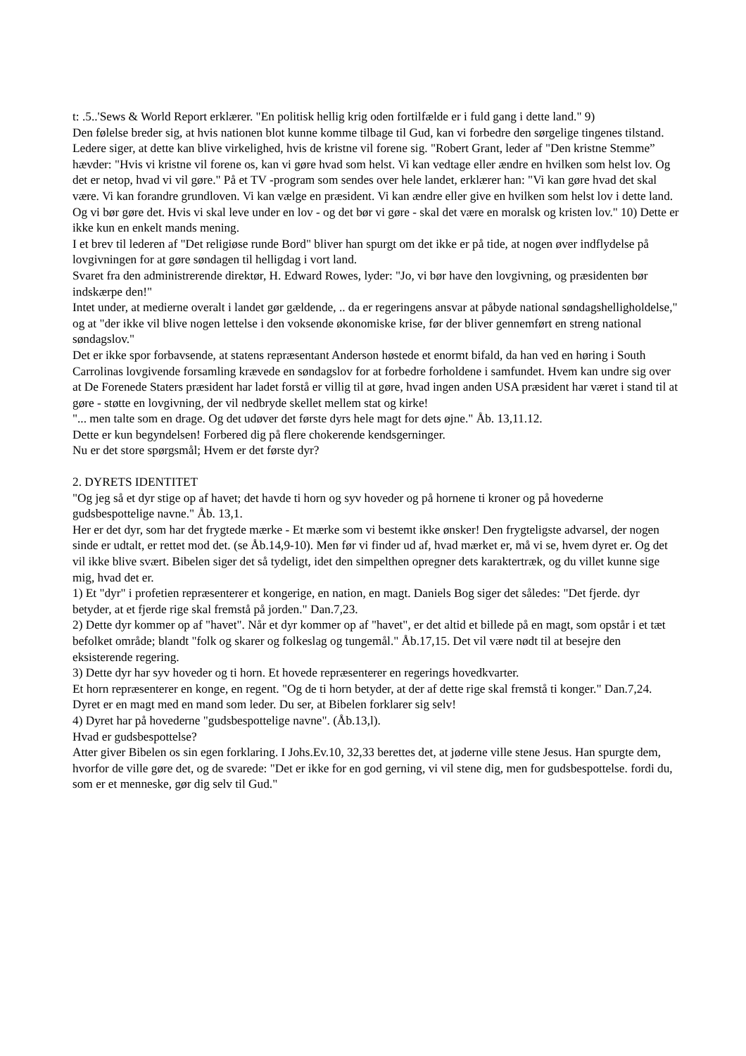t: .5..'Sews & World Report erklærer. "En politisk hellig krig oden fortilfælde er i fuld gang i dette land." 9)
Den følelse breder sig, at hvis nationen blot kunne komme tilbage til Gud, kan vi forbedre den sørgelige tingenes tilstand.
Ledere siger, at dette kan blive virkelighed, hvis de kristne vil forene sig. "Robert Grant, leder af "Den kristne Stemme” hævder: "Hvis vi kristne vil forene os, kan vi gøre hvad som helst. Vi kan vedtage eller ændre en hvilken som helst lov. Og det er netop, hvad vi vil gøre." På et TV -program som sendes over hele landet, erklærer han: "Vi kan gøre hvad det skal være. Vi kan forandre grundloven. Vi kan vælge en præsident. Vi kan ændre eller give en hvilken som helst lov i dette land. Og vi bør gøre det. Hvis vi skal leve under en lov - og det bør vi gøre - skal det være en moralsk og kristen lov." 10) Dette er ikke kun en enkelt mands mening.
I et brev til lederen af "Det religiøse runde Bord" bliver han spurgt om det ikke er på tide, at nogen øver indflydelse på lovgivningen for at gøre søndagen til helligdag i vort land.
Svaret fra den administrerende direktør, H. Edward Rowes, lyder: "Jo, vi bør have den lovgivning, og præsidenten bør indskærpe den!"
Intet under, at medierne overalt i landet gør gældende, .. da er regeringens ansvar at påbyde national søndagshelligholdelse," og at "der ikke vil blive nogen lettelse i den voksende økonomiske krise, før der bliver gennemført en streng national søndagslov."
Det er ikke spor forbavsende, at statens repræsentant Anderson høstede et enormt bifald, da han ved en høring i South Carrolinas lovgivende forsamling krævede en søndagslov for at forbedre forholdene i samfundet. Hvem kan undre sig over at De Forenede Staters præsident har ladet forstå er villig til at gøre, hvad ingen anden USA præsident har været i stand til at gøre - støtte en lovgivning, der vil nedbryde skellet mellem stat og kirke!
"... men talte som en drage. Og det udøver det første dyrs hele magt for dets øjne." Åb. 13,11.12.
Dette er kun begyndelsen! Forbered dig på flere chokerende kendsgerninger.
Nu er det store spørgsmål; Hvem er det første dyr?
2. DYRETS IDENTITET
"Og jeg så et dyr stige op af havet; det havde ti horn og syv hoveder og på hornene ti kroner og på hovederne gudsbespottelige navne." Åb. 13,1.
Her er det dyr, som har det frygtede mærke - Et mærke som vi bestemt ikke ønsker! Den frygteligste advarsel, der nogen sinde er udtalt, er rettet mod det. (se Åb.14,9-10). Men før vi finder ud af, hvad mærket er, må vi se, hvem dyret er. Og det vil ikke blive svært. Bibelen siger det så tydeligt, idet den simpelthen opregner dets karaktertræk, og du villet kunne sige mig, hvad det er.
1) Et "dyr" i profetien repræsenterer et kongerige, en nation, en magt. Daniels Bog siger det således: "Det fjerde. dyr betyder, at et fjerde rige skal fremstå på jorden." Dan.7,23.
2) Dette dyr kommer op af "havet". Når et dyr kommer op af "havet", er det altid et billede på en magt, som opstår i et tæt befolket område; blandt "folk og skarer og folkeslag og tungemål." Åb.17,15. Det vil være nødt til at besejre den eksisterende regering.
3) Dette dyr har syv hoveder og ti horn. Et hovede repræsenterer en regerings hovedkvarter.
Et horn repræsenterer en konge, en regent. "Og de ti horn betyder, at der af dette rige skal fremstå ti konger." Dan.7,24. Dyret er en magt med en mand som leder. Du ser, at Bibelen forklarer sig selv!
4) Dyret har på hovederne "gudsbespottelige navne". (Åb.13,l).
Hvad er gudsbespottelse?
Atter giver Bibelen os sin egen forklaring. I Johs.Ev.10, 32,33 berettes det, at jøderne ville stene Jesus. Han spurgte dem, hvorfor de ville gøre det, og de svarede: "Det er ikke for en god gerning, vi vil stene dig, men for gudsbespottelse. fordi du, som er et menneske, gør dig selv til Gud."